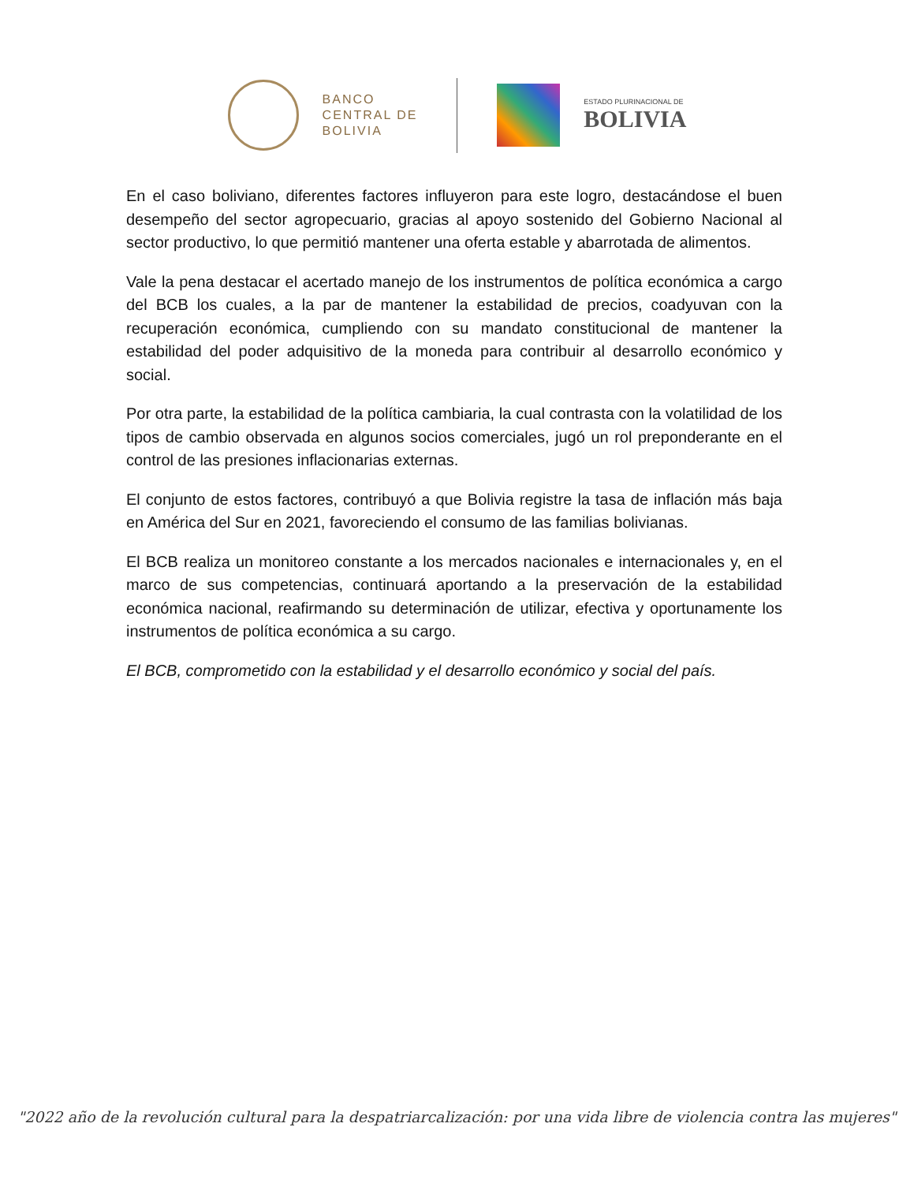BANCO
CENTRAL DE
BOLIVIA
ESTADO PLURINACIONAL DE
BOLIVIA
En el caso boliviano, diferentes factores influyeron para este logro, destacándose el buen desempeño del sector agropecuario, gracias al apoyo sostenido del Gobierno Nacional al sector productivo, lo que permitió mantener una oferta estable y abarrotada de alimentos.
Vale la pena destacar el acertado manejo de los instrumentos de política económica a cargo del BCB los cuales, a la par de mantener la estabilidad de precios, coadyuvan con la recuperación económica, cumpliendo con su mandato constitucional de mantener la estabilidad del poder adquisitivo de la moneda para contribuir al desarrollo económico y social.
Por otra parte, la estabilidad de la política cambiaria, la cual contrasta con la volatilidad de los tipos de cambio observada en algunos socios comerciales, jugó un rol preponderante en el control de las presiones inflacionarias externas.
El conjunto de estos factores, contribuyó a que Bolivia registre la tasa de inflación más baja en América del Sur en 2021, favoreciendo el consumo de las familias bolivianas.
El BCB realiza un monitoreo constante a los mercados nacionales e internacionales y, en el marco de sus competencias, continuará aportando a la preservación de la estabilidad económica nacional, reafirmando su determinación de utilizar, efectiva y oportunamente los instrumentos de política económica a su cargo.
El BCB, comprometido con la estabilidad y el desarrollo económico y social del país.
"2022 año de la revolución cultural para la despatriarcalización: por una vida libre de violencia contra las mujeres"